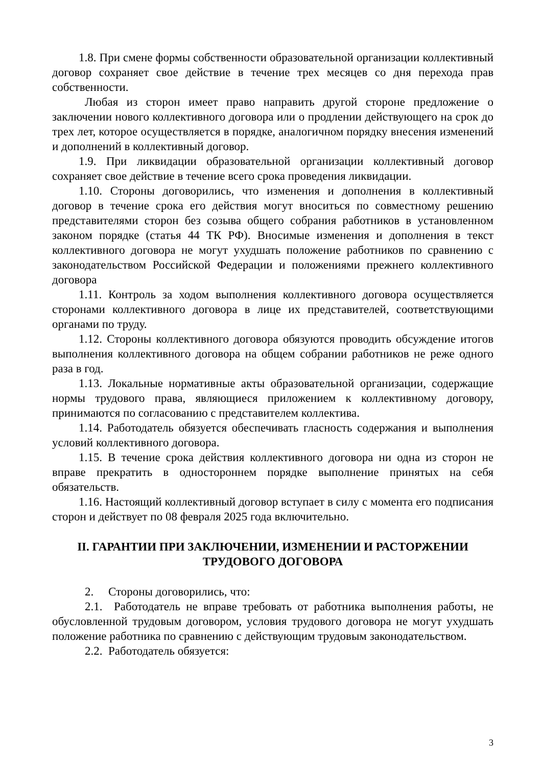1.8. При смене формы собственности образовательной организации коллективный договор сохраняет свое действие в течение трех месяцев со дня перехода прав собственности.
Любая из сторон имеет право направить другой стороне предложение о заключении нового коллективного договора или о продлении действующего на срок до трех лет, которое осуществляется в порядке, аналогичном порядку внесения изменений и дополнений в коллективный договор.
1.9. При ликвидации образовательной организации коллективный договор сохраняет свое действие в течение всего срока проведения ликвидации.
1.10. Стороны договорились, что изменения и дополнения в коллективный договор в течение срока его действия могут вноситься по совместному решению представителями сторон без созыва общего собрания работников в установленном законом порядке (статья 44 ТК РФ). Вносимые изменения и дополнения в текст коллективного договора не могут ухудшать положение работников по сравнению с законодательством Российской Федерации и положениями прежнего коллективного договора
1.11. Контроль за ходом выполнения коллективного договора осуществляется сторонами коллективного договора в лице их представителей, соответствующими органами по труду.
1.12. Стороны коллективного договора обязуются проводить обсуждение итогов выполнения коллективного договора на общем собрании работников не реже одного раза в год.
1.13. Локальные нормативные акты образовательной организации, содержащие нормы трудового права, являющиеся приложением к коллективному договору, принимаются по согласованию с представителем коллектива.
1.14. Работодатель обязуется обеспечивать гласность содержания и выполнения условий коллективного договора.
1.15. В течение срока действия коллективного договора ни одна из сторон не вправе прекратить в одностороннем порядке выполнение принятых на себя обязательств.
1.16. Настоящий коллективный договор вступает в силу с момента его подписания сторон и действует по 08 февраля 2025 года включительно.
II. ГАРАНТИИ ПРИ ЗАКЛЮЧЕНИИ, ИЗМЕНЕНИИ И РАСТОРЖЕНИИ
ТРУДОВОГО ДОГОВОРА
2. Стороны договорились, что:
2.1. Работодатель не вправе требовать от работника выполнения работы, не обусловленной трудовым договором, условия трудового договора не могут ухудшать положение работника по сравнению с действующим трудовым законодательством.
2.2. Работодатель обязуется:
3